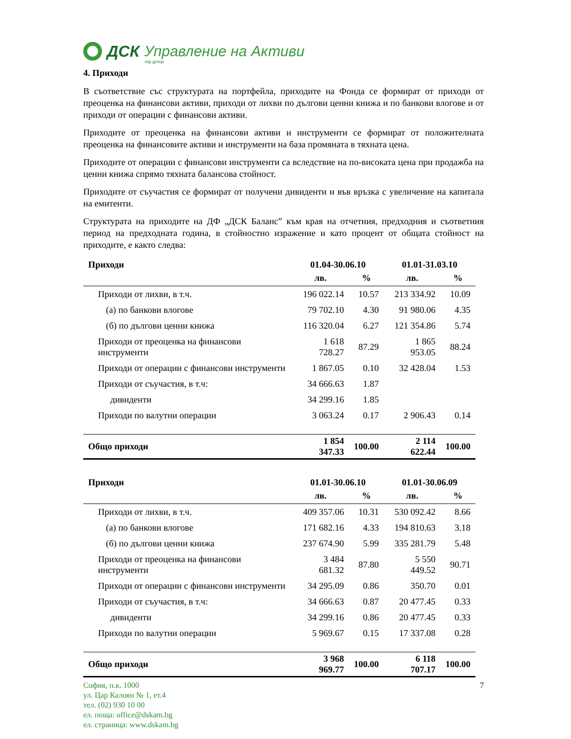ДСК Управление на Активи
otp group
4. Приходи
В съответствие със структурата на портфейла, приходите на Фонда се формират от приходи от преоценка на финансови активи, приходи от лихви по дългови ценни книжа и по банкови влогове и от приходи от операции с финансови активи.
Приходите от преоценка на финансови активи и инструменти се формират от положителната преоценка на финансовите активи и инструменти на база промяната в тяхната цена.
Приходите от операции с финансови инструменти са вследствие на по-високата цена при продажба на ценни книжа спрямо тяхната балансова стойност.
Приходите от съучастия се формират от получени дивиденти и във връзка с увеличение на капитала на емитенти.
Структурата на приходите на ДФ „ДСК Баланс” към края на отчетния, предходния и съответния период на предходната година, в стойностно изражение и като процент от общата стойност на приходите, е както следва:
| Приходи | 01.04-30.06.10 | | 01.01-31.03.10 | |
| --- | --- | --- | --- | --- |
| | лв. | % | лв. | % |
| Приходи от лихви, в т.ч. | 196 022.14 | 10.57 | 213 334.92 | 10.09 |
| (а) по банкови влогове | 79 702.10 | 4.30 | 91 980.06 | 4.35 |
| (б) по дългови ценни книжа | 116 320.04 | 6.27 | 121 354.86 | 5.74 |
| Приходи от преоценка на финансови инструменти | 1 618 728.27 | 87.29 | 1 865 953.05 | 88.24 |
| Приходи от операции с финансови инструменти | 1 867.05 | 0.10 | 32 428.04 | 1.53 |
| Приходи от съучастия, в т.ч: | 34 666.63 | 1.87 | | |
| дивиденти | 34 299.16 | 1.85 | | |
| Приходи по валутни операции | 3 063.24 | 0.17 | 2 906.43 | 0.14 |
| Общо приходи | 1 854 347.33 | 100.00 | 2 114 622.44 | 100.00 |
| Приходи | 01.01-30.06.10 | | 01.01-30.06.09 | |
| --- | --- | --- | --- | --- |
| | лв. | % | лв. | % |
| Приходи от лихви, в т.ч. | 409 357.06 | 10.31 | 530 092.42 | 8.66 |
| (а) по банкови влогове | 171 682.16 | 4.33 | 194 810.63 | 3.18 |
| (б) по дългови ценни книжа | 237 674.90 | 5.99 | 335 281.79 | 5.48 |
| Приходи от преоценка на финансови инструменти | 3 484 681.32 | 87.80 | 5 550 449.52 | 90.71 |
| Приходи от операции с финансови инструменти | 34 295.09 | 0.86 | 350.70 | 0.01 |
| Приходи от съучастия, в т.ч: | 34 666.63 | 0.87 | 20 477.45 | 0.33 |
| дивиденти | 34 299.16 | 0.86 | 20 477.45 | 0.33 |
| Приходи по валутни операции | 5 969.67 | 0.15 | 17 337.08 | 0.28 |
| Общо приходи | 3 968 969.77 | 100.00 | 6 118 707.17 | 100.00 |
София, п.к. 1000
ул. Цар Калоян № 1, ет.4
тел. (02) 930 10 00
ел. поща: office@dskam.bg
ел. страница: www.dskam.bg
7